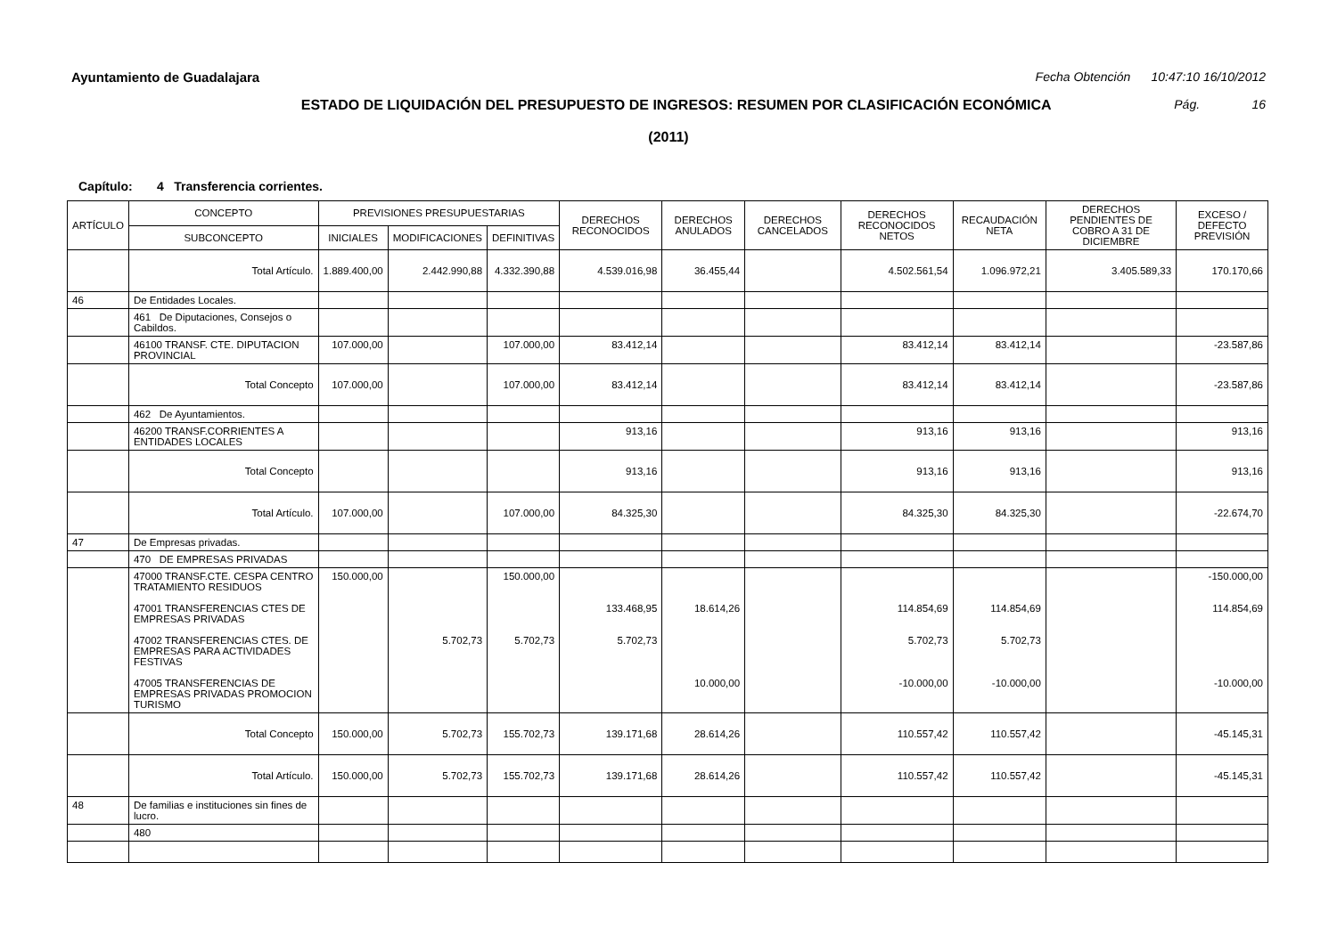Ayuntamiento de Guadalajara Fecha Obtención 10:47:10 16/10/2012
ESTADO DE LIQUIDACIÓN DEL PRESUPUESTO DE INGRESOS: RESUMEN POR CLASIFICACIÓN ECONÓMICA Pág. 16
(2011)
Capítulo: 4 Transferencia corrientes.
| ARTÍCULO | CONCEPTO | PREVISIONES PRESUPUESTARIAS | | | DERECHOS RECONOCIDOS | DERECHOS ANULADOS | DERECHOS CANCELADOS | DERECHOS RECONOCIDOS NETOS | RECAUDACIÓN NETA | DERECHOS PENDIENTES DE COBRO A 31 DE DICIEMBRE | EXCESO / DEFECTO PREVISIÓN |
| --- | --- | --- | --- | --- | --- | --- | --- | --- | --- | --- | --- |
| | SUBCONCEPTO | INICIALES | MODIFICACIONES | DEFINITIVAS | | | | | | | |
| | Total Artículo. | 1.889.400,00 | 2.442.990,88 | 4.332.390,88 | 4.539.016,98 | 36.455,44 | | 4.502.561,54 | 1.096.972,21 | 3.405.589,33 | 170.170,66 |
| 46 | De Entidades Locales. | | | | | | | | | | |
| | 461 De Diputaciones, Consejos o Cabildos. | | | | | | | | | | |
| | 46100 TRANSF. CTE. DIPUTACION PROVINCIAL | 107.000,00 | | 107.000,00 | 83.412,14 | | | 83.412,14 | 83.412,14 | | -23.587,86 |
| | Total Concepto | 107.000,00 | | 107.000,00 | 83.412,14 | | | 83.412,14 | 83.412,14 | | -23.587,86 |
| | 462 De Ayuntamientos. | | | | | | | | | | |
| | 46200 TRANSF.CORRIENTES A ENTIDADES LOCALES | | | | 913,16 | | | 913,16 | 913,16 | | 913,16 |
| | Total Concepto | | | | 913,16 | | | 913,16 | 913,16 | | 913,16 |
| | Total Artículo. | 107.000,00 | | 107.000,00 | 84.325,30 | | | 84.325,30 | 84.325,30 | | -22.674,70 |
| 47 | De Empresas privadas. | | | | | | | | | | |
| | 470 DE EMPRESAS PRIVADAS | | | | | | | | | | |
| | 47000 TRANSF.CTE. CESPA CENTRO TRATAMIENTO RESIDUOS 47001 TRANSFERENCIAS CTES DE EMPRESAS PRIVADAS 47002 TRANSFERENCIAS CTES. DE EMPRESAS PARA ACTIVIDADES FESTIVAS 47005 TRANSFERENCIAS DE EMPRESAS PRIVADAS PROMOCION TURISMO | 150.000,00 | 5.702,73 | 150.000,00 5.702,73 | 133.468,95 5.702,73 | 18.614,26 10.000,00 | | 114.854,69 5.702,73 -10.000,00 | 114.854,69 5.702,73 -10.000,00 | | -150.000,00 114.854,69 -10.000,00 |
| | Total Concepto | 150.000,00 | 5.702,73 | 155.702,73 | 139.171,68 | 28.614,26 | | 110.557,42 | 110.557,42 | | -45.145,31 |
| | Total Artículo. | 150.000,00 | 5.702,73 | 155.702,73 | 139.171,68 | 28.614,26 | | 110.557,42 | 110.557,42 | | -45.145,31 |
| 48 | De familias e instituciones sin fines de lucro. | | | | | | | | | | |
| | 480 | | | | | | | | | | |